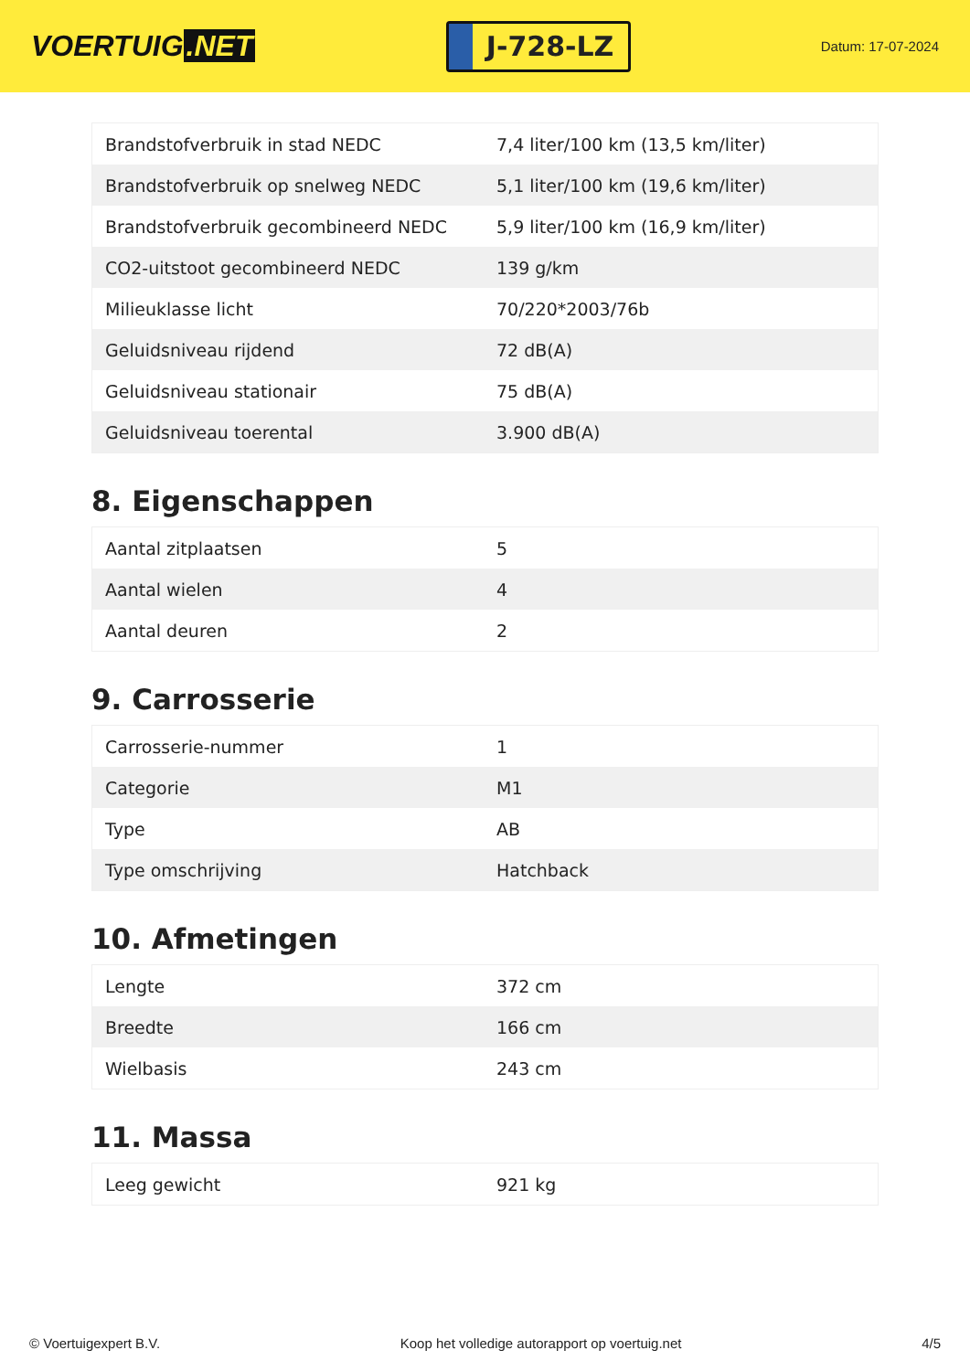VOERTUIG.NET
J-728-LZ
Datum: 17-07-2024
| Brandstofverbruik in stad NEDC | 7,4 liter/100 km (13,5 km/liter) |
| Brandstofverbruik op snelweg NEDC | 5,1 liter/100 km (19,6 km/liter) |
| Brandstofverbruik gecombineerd NEDC | 5,9 liter/100 km (16,9 km/liter) |
| CO2-uitstoot gecombineerd NEDC | 139 g/km |
| Milieuklasse licht | 70/220*2003/76b |
| Geluidsniveau rijdend | 72 dB(A) |
| Geluidsniveau stationair | 75 dB(A) |
| Geluidsniveau toerental | 3.900 dB(A) |
8. Eigenschappen
| Aantal zitplaatsen | 5 |
| Aantal wielen | 4 |
| Aantal deuren | 2 |
9. Carrosserie
| Carrosserie-nummer | 1 |
| Categorie | M1 |
| Type | AB |
| Type omschrijving | Hatchback |
10. Afmetingen
| Lengte | 372 cm |
| Breedte | 166 cm |
| Wielbasis | 243 cm |
11. Massa
| Leeg gewicht | 921 kg |
© Voertuigexpert B.V. Koop het volledige autorapport op voertuig.net 4/5